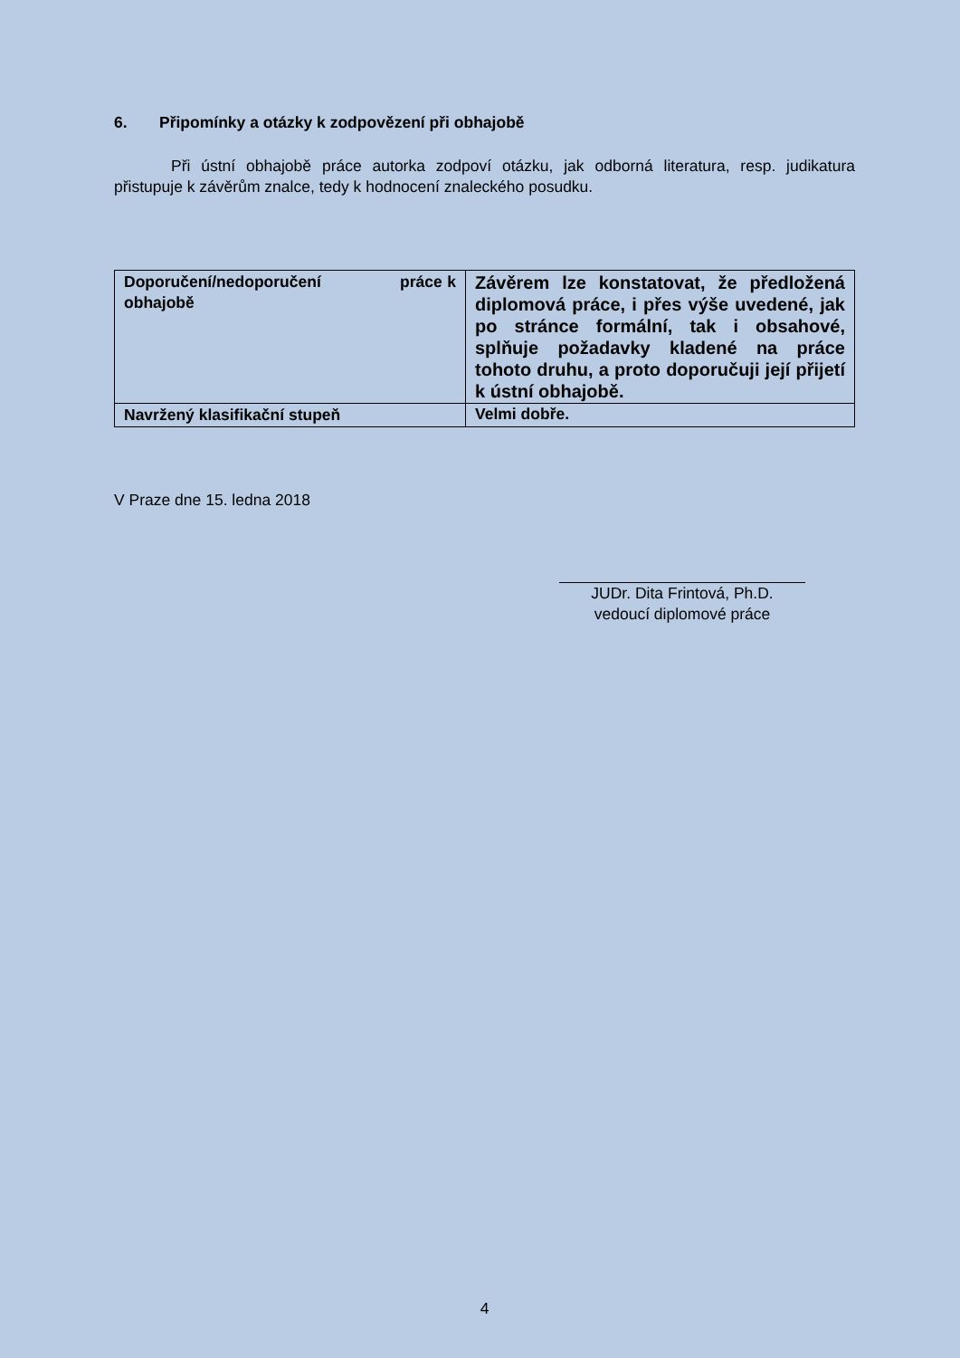6. Připomínky a otázky k zodpovězení při obhajobě
Při ústní obhajobě práce autorka zodpoví otázku, jak odborná literatura, resp. judikatura přistupuje k závěrům znalce, tedy k hodnocení znaleckého posudku.
| Doporučení/nedoporučení práce k obhajobě | Závěrem lze konstatovat, že předložená diplomová práce, i přes výše uvedené, jak po stránce formální, tak i obsahové, splňuje požadavky kladené na práce tohoto druhu, a proto doporučuji její přijetí k ústní obhajobě. |
| Navržený klasifikační stupeň | Velmi dobře. |
V Praze dne 15. ledna 2018
JUDr. Dita Frintová, Ph.D.
vedoucí diplomové práce
4